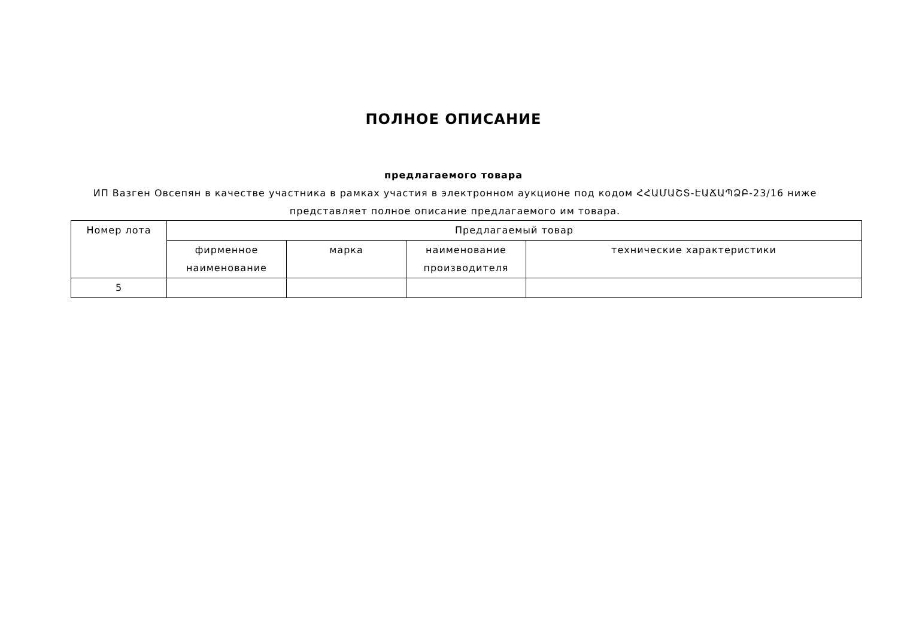ПОЛНОЕ ОПИСАНИЕ
предлагаемого товара
ИП Вазген Овсепян в качестве участника в рамках участия в электронном аукционе под кодом ՀՀԱՄԱՇՏ-ԷԱՃԱՊՁԲ-23/16 ниже представляет полное описание предлагаемого им товара.
| Номер лота | Предлагаемый товар | | | |
| --- | --- | --- | --- | --- |
| | фирменное наименование | марка | наименование производителя | технические характеристики |
| 5 | | | | |